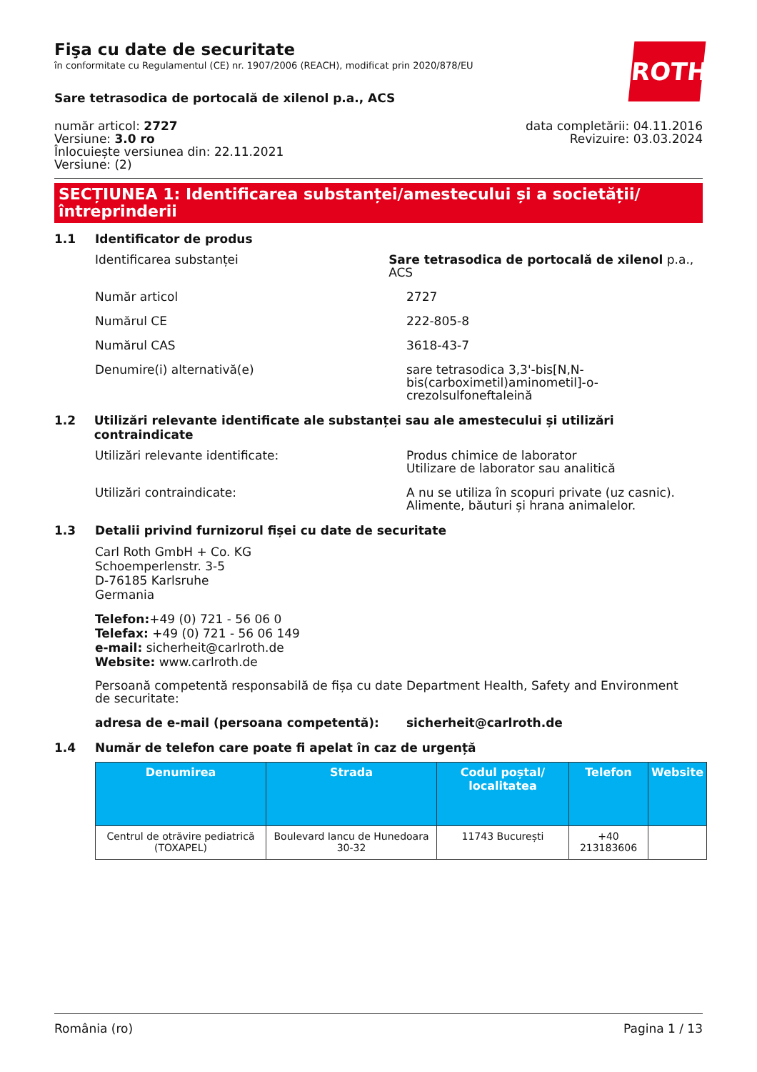ROTH
Fişa cu date de securitate
în conformitate cu Regulamentul (CE) nr. 1907/2006 (REACH), modificat prin 2020/878/EU
Sare tetrasodica de portocală de xilenol p.a., ACS
număr articol: 2727
Versiune: 3.0 ro
Înlocuiește versiunea din: 22.11.2021
Versiune: (2)
data completării: 04.11.2016
Revizuire: 03.03.2024
SECȚIUNEA 1: Identificarea substanței/amestecului și a societății/ întreprinderii
1.1 Identificator de produs
Identificarea substanței Sare tetrasodica de portocală de xilenol p.a., ACS
Număr articol 2727
Numărul CE 222-805-8
Numărul CAS 3618-43-7
Denumire(i) alternativă(e) sare tetrasodica 3,3'-bis[N,N-
bis(carboximetil)aminometil]-o-
crezolsulfoneftaleină
1.2 Utilizări relevante identificate ale substanței sau ale amestecului și utilizări contraindicate
Utilizări relevante identificate: Produs chimice de laborator
Utilizare de laborator sau analitică
Utilizări contraindicate: A nu se utiliza în scopuri private (uz casnic).
Alimente, băuturi și hrana animalelor.
1.3 Detalii privind furnizorul fișei cu date de securitate
Carl Roth GmbH + Co. KG
Schoemperlenstr. 3-5
D-76185 Karlsruhe
Germania
Telefon:+49 (0) 721 - 56 06 0
Telefax: +49 (0) 721 - 56 06 149
e-mail: sicherheit@carlroth.de
Website: www.carlroth.de
Persoană competentă responsabilă de fișa cu date de securitate:
Department Health, Safety and Environment
adresa de e-mail (persoana competentă): sicherheit@carlroth.de
1.4 Număr de telefon care poate fi apelat în caz de urgență
| Denumirea | Strada | Codul poștal/ localitatea | Telefon | Website |
| --- | --- | --- | --- | --- |
| Centrul de otrăvire pediatrică (TOXAPEL) | Boulevard Iancu de Hunedoara 30-32 | 11743 București | +40 213183606 | |
România (ro) Pagina 1 / 13